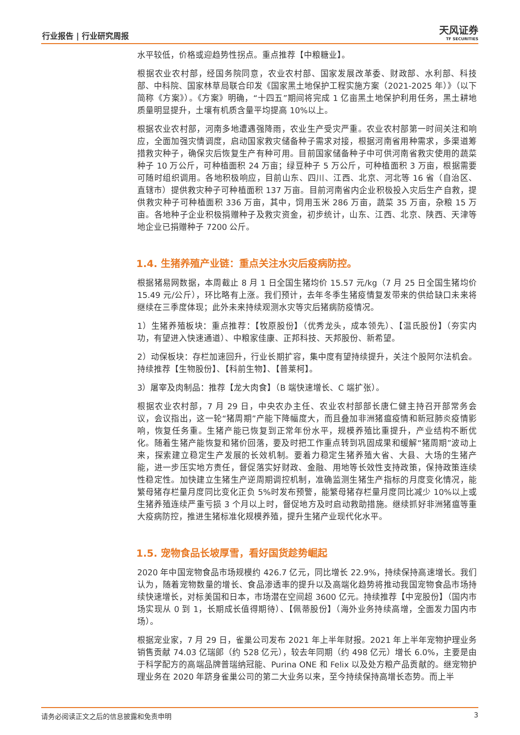行业报告 | 行业研究周报 天风证券
TF SECURITIES
水平较低，价格或迎趋势性拐点。重点推荐【中粮糖业】。
根据农业农村部，经国务院同意，农业农村部、国家发展改革委、财政部、水利部、科技部、中科院、国家林草局联合印发《国家黑土地保护工程实施方案（2021-2025 年）》（以下简称《方案》）。《方案》明确，“十四五”期间将完成 1 亿亩黑土地保护利用任务，黑土耕地质量明显提升，土壤有机质含量平均提高 10%以上。
根据农业农村部，河南多地遭遇强降雨，农业生产受灾严重。农业农村部第一时间关注和响应，全面加强灾情调度，启动国家救灾储备种子需求对接，根据河南省用种需求，多渠道筹措救灾种子，确保灾后恢复生产有种可用。目前国家储备种子中可供河南省救灾使用的蔬菜种子 10 万公斤，可种植面积 24 万亩；绿豆种子 5 万公斤，可种植面积 3 万亩，根据需要可随时组织调用。各地积极响应，目前山东、四川、江西、北京、河北等 16 省（自治区、直辖市）提供救灾种子可种植面积 137 万亩。目前河南省内企业积极投入灾后生产自救，提供救灾种子可种植面积 336 万亩，其中，饲用玉米 286 万亩，蔬菜 35 万亩，杂粮 15 万亩。各地种子企业积极捐赠种子及救灾资金，初步统计，山东、江西、北京、陕西、天津等地企业已捐赠种子 7200 公斤。
1.4. 生猪养殖产业链：重点关注水灾后疫病防控。
根据猪易网数据，本周截止 8 月 1 日全国生猪均价 15.57 元/kg（7 月 25 日全国生猪均价 15.49 元/公斤），环比略有上涨。我们预计，去年冬季生猪疫情复发带来的供给缺口未来将继续在三季度体现；此外未来持续观测水灾等灾后猪病防疫情况。
1）生猪养殖板块：重点推荐：【牧原股份】（优秀龙头，成本领先）、【温氏股份】（夯实内功，有望进入快速通道）、中粮家佳康、正邦科技、天邦股份、新希望。
2）动保板块：存栏加速回升，行业长期扩容，集中度有望持续提升，关注个股阿尔法机会。持续推荐【生物股份】、【科前生物】、【普莱柯】。
3）屠宰及肉制品：推荐【龙大肉食】（B 端快速增长、C 端扩张）。
根据农业农村部，7 月 29 日，中央农办主任、农业农村部部长唐仁健主持召开部常务会议，会议指出，这一轮“猪周期”产能下降幅度大，而且叠加非洲猪瘟疫情和新冠肺炎疫情影响，恢复任务重。生猪产能已恢复到正常年份水平，规模养殖比重提升，产业结构不断优化。随着生猪产能恢复和猪价回落，要及时把工作重点转到巩固成果和缓解“猪周期”波动上来，探索建立稳定生产发展的长效机制。要着力稳定生猪养殖大省、大县、大场的生猪产能，进一步压实地方责任，督促落实好财政、金融、用地等长效性支持政策，保持政策连续性稳定性。加快建立生猪生产逆周期调控机制，准确监测生猪生产指标的月度变化情况，能繁母猪存栏量月度同比变化正负 5%时发布预警，能繁母猪存栏量月度同比减少 10%以上或生猪养殖连续严重亏损 3 个月以上时，督促地方及时启动救助措施。继续抓好非洲猪瘟等重大疫病防控，推进生猪标准化规模养殖，提升生猪产业现代化水平。
1.5. 宠物食品长坡厚雪，看好国货趁势崛起
2020 年中国宠物食品市场规模约 426.7 亿元，同比增长 22.9%，持续保持高速增长。我们认为，随着宠物数量的增长、食品渗透率的提升以及高端化趋势将推动我国宠物食品市场持续快速增长，对标美国和日本，市场潜在空间超 3600 亿元。持续推荐【中宠股份】（国内市场实现从 0 到 1，长期成长值得期待）、【佩蒂股份】（海外业务持续高增，全面发力国内市场）。
根据宠业家，7 月 29 日，雀巢公司发布 2021 年上半年财报。2021 年上半年宠物护理业务销售贡献 74.03 亿瑞郎（约 528 亿元），较去年同期（约 498 亿元）增长 6.0%，主要是由于科学配方的高端品牌普瑞纳冠能、Purina ONE 和 Felix 以及处方粮产品贡献的。继宠物护理业务在 2020 年跻身雀巢公司的第二大业务以来，至今持续保持高增长态势。而上半
请务必阅读正文之后的信息披露和免责申明 3